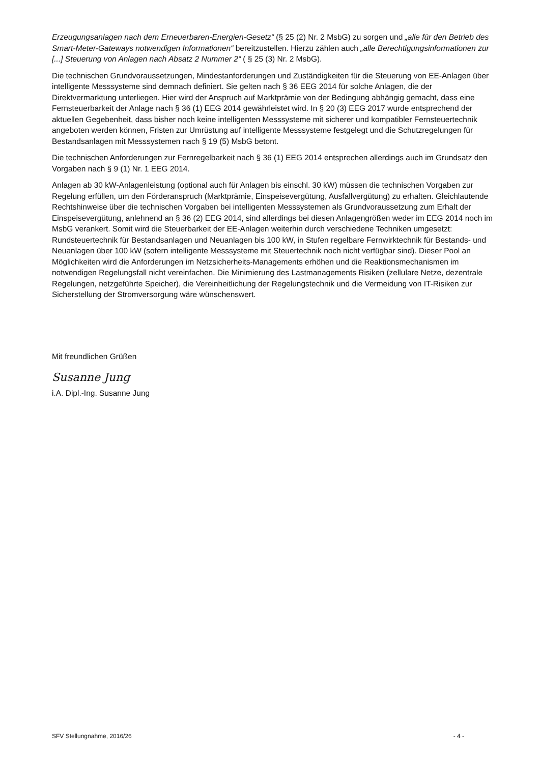Erzeugungsanlagen nach dem Erneuerbaren-Energien-Gesetz“ (§ 25 (2) Nr. 2 MsbG) zu sorgen und „alle für den Betrieb des Smart-Meter-Gateways notwendigen Informationen“ bereitzustellen. Hierzu zählen auch „alle Berechtigungsinformationen zur [...] Steuerung von Anlagen nach Absatz 2 Nummer 2“ ( § 25 (3) Nr. 2 MsbG).
Die technischen Grundvoraussetzungen, Mindestanforderungen und Zuständigkeiten für die Steuerung von EE-Anlagen über intelligente Messsysteme sind demnach definiert. Sie gelten nach § 36 EEG 2014 für solche Anlagen, die der Direktvermarktung unterliegen. Hier wird der Anspruch auf Marktprämie von der Bedingung abhängig gemacht, dass eine Fernsteuerbarkeit der Anlage nach § 36 (1) EEG 2014 gewährleistet wird. In § 20 (3) EEG 2017 wurde entsprechend der aktuellen Gegebenheit, dass bisher noch keine intelligenten Messsysteme mit sicherer und kompatibler Fernsteuertechnik angeboten werden können, Fristen zur Umrüstung auf intelligente Messsysteme festgelegt und die Schutzregelungen für Bestandsanlagen mit Messsystemen nach § 19 (5) MsbG betont.
Die technischen Anforderungen zur Fernregelbarkeit nach § 36 (1) EEG 2014 entsprechen allerdings auch im Grundsatz den Vorgaben nach § 9 (1) Nr. 1 EEG 2014.
Anlagen ab 30 kW-Anlagenleistung (optional auch für Anlagen bis einschl. 30 kW) müssen die technischen Vorgaben zur Regelung erfüllen, um den Förderanspruch (Marktprämie, Einspeisevergütung, Ausfallvergütung) zu erhalten. Gleichlautende Rechtshinweise über die technischen Vorgaben bei intelligenten Messsystemen als Grundvoraussetzung zum Erhalt der Einspeisevergütung, anlehnend an § 36 (2) EEG 2014, sind allerdings bei diesen Anlagengrößen weder im EEG 2014 noch im MsbG verankert. Somit wird die Steuerbarkeit der EE-Anlagen weiterhin durch verschiedene Techniken umgesetzt: Rundsteuertechnik für Bestandsanlagen und Neuanlagen bis 100 kW, in Stufen regelbare Fernwirktechnik für Bestands- und Neuanlagen über 100 kW (sofern intelligente Messsysteme mit Steuertechnik noch nicht verfügbar sind). Dieser Pool an Möglichkeiten wird die Anforderungen im Netzsicherheits-Managements erhöhen und die Reaktionsmechanismen im notwendigen Regelungsfall nicht vereinfachen. Die Minimierung des Lastmanagements Risiken (zellulare Netze, dezentrale Regelungen, netzgeführte Speicher), die Vereinheitlichung der Regelungstechnik und die Vermeidung von IT-Risiken zur Sicherstellung der Stromversorgung wäre wünschenswert.
Mit freundlichen Grüßen
Susanne Jung
i.A. Dipl.-Ing. Susanne Jung
SFV Stellungnahme, 2016/26 - 4 -